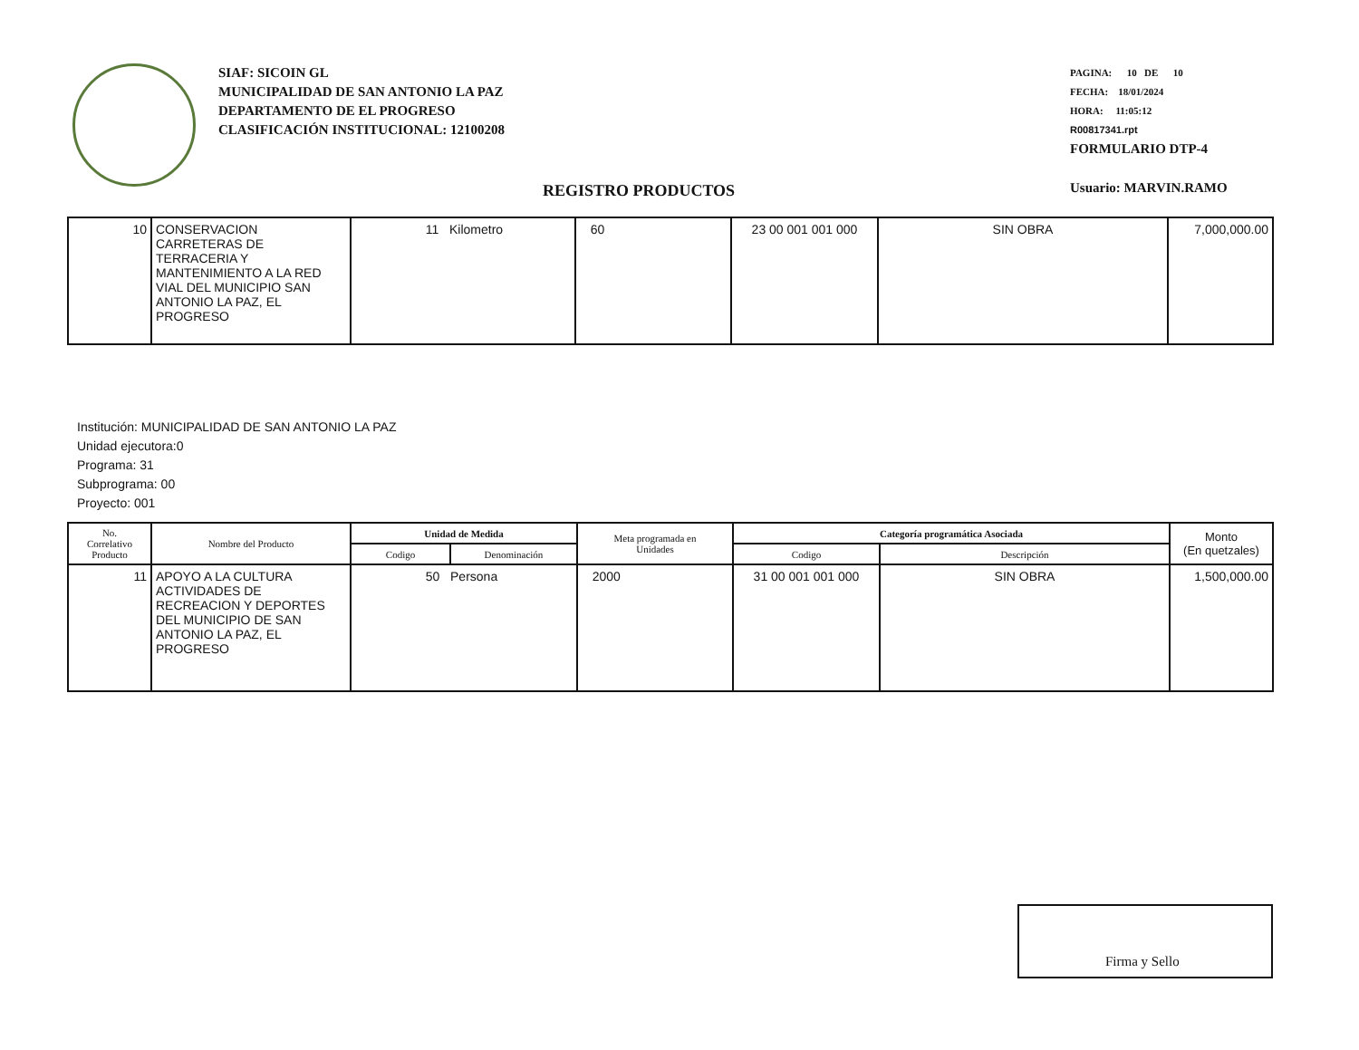SIAF: SICOIN GL
MUNICIPALIDAD DE SAN ANTONIO LA PAZ
DEPARTAMENTO DE EL PROGRESO
CLASIFICACIÓN INSTITUCIONAL: 12100208
PAGINA: 10 DE 10
FECHA: 18/01/2024
HORA: 11:05:12
R00817341.rpt
FORMULARIO DTP-4
Usuario: MARVIN.RAMO
REGISTRO PRODUCTOS
| 10 | CONSERVACION CARRETERAS DE TERRACERIA Y MANTENIMIENTO A LA RED VIAL DEL MUNICIPIO SAN ANTONIO LA PAZ, EL PROGRESO | 11 Kilometro | 60 | 23 00 001 001 000 | SIN OBRA | 7,000,000.00 |
Institución: MUNICIPALIDAD DE SAN ANTONIO LA PAZ
Unidad ejecutora:0
Programa: 31
Subprograma: 00
Proyecto: 001
| No. Correlativo Producto | Nombre del Producto | Unidad de Medida | | Meta programada en Unidades | Categoría programática Asociada | | Monto (En quetzales) |
| --- | --- | --- | --- | --- | --- | --- | --- |
| | | Codigo | Denominación | | Codigo | Descripción | |
| 11 | APOYO A LA CULTURA ACTIVIDADES DE RECREACION Y DEPORTES DEL MUNICIPIO DE SAN ANTONIO LA PAZ, EL PROGRESO | 50 Persona | | 2000 | 31 00 001 001 000 | SIN OBRA | 1,500,000.00 |
Firma y Sello